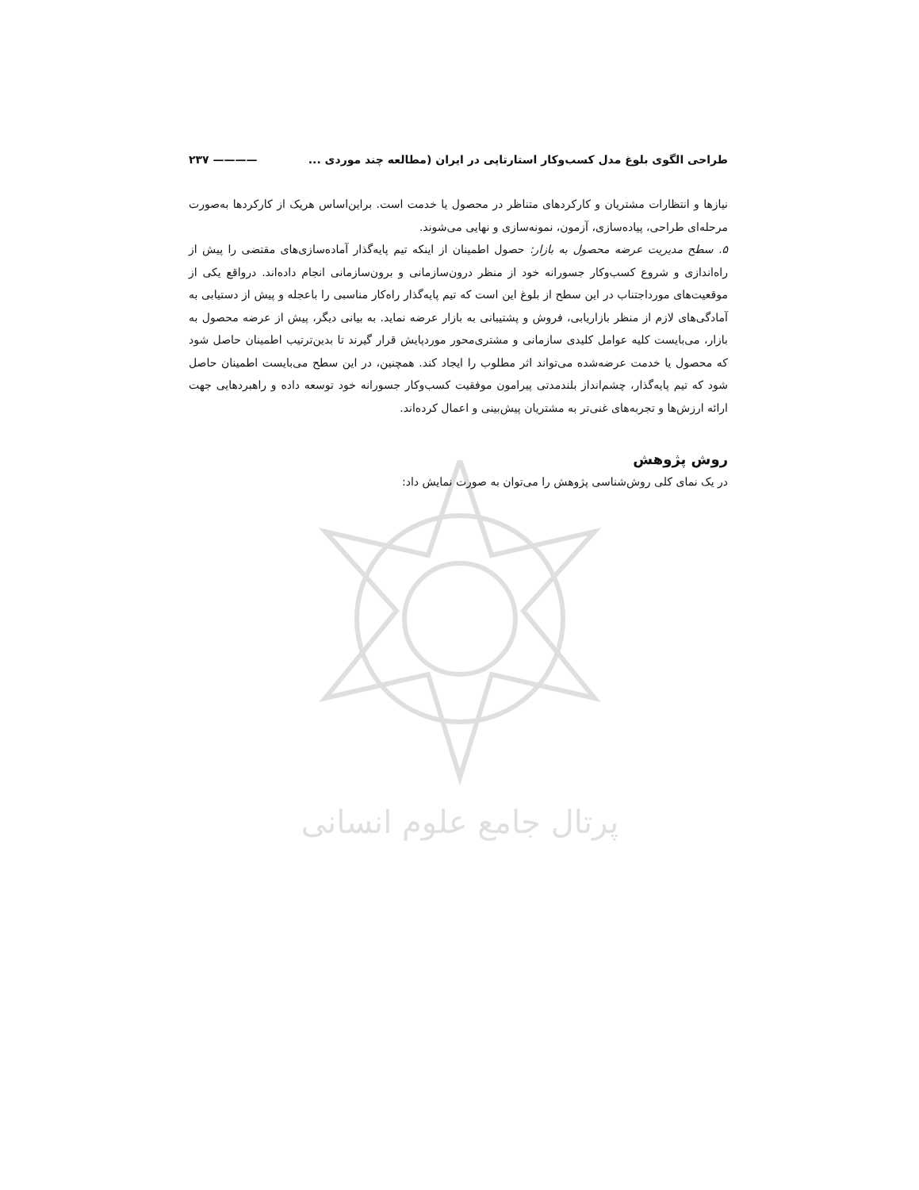پرتال جامع علوم انسانی
طراحی الگوی بلوغ مدل کسب‌وکار استارتاپی در ایران (مطالعه چند موردی ... ———— ۲۳۷
نیازها و انتظارات مشتریان و کارکردهای متناظر در محصول یا خدمت است. براین‌اساس هریک از کارکردها به‌صورت مرحله‌ای طراحی، پیاده‌سازی، آزمون، نمونه‌سازی و نهایی می‌شوند.
۵. سطح مدیریت عرضه محصول به بازار: حصول اطمینان از اینکه تیم پایه‌گذار آماده‌سازی‌های مقتضی را پیش از راه‌اندازی و شروع کسب‌وکار جسورانه خود از منظر درون‌سازمانی و برون‌سازمانی انجام داده‌اند. درواقع یکی از موقعیت‌های مورداجتناب در این سطح از بلوغ این است که تیم پایه‌گذار راه‌کار مناسبی را باعجله و پیش از دستیابی به آمادگی‌های لازم از منظر بازاریابی، فروش و پشتیبانی به بازار عرضه نماید. به بیانی دیگر، پیش از عرضه محصول به بازار، می‌بایست کلیه عوامل کلیدی سازمانی و مشتری‌محور موردپایش قرار گیرند تا بدین‌ترتیب اطمینان حاصل شود که محصول یا خدمت عرضه‌شده می‌تواند اثر مطلوب را ایجاد کند. همچنین، در این سطح می‌بایست اطمینان حاصل شود که تیم پایه‌گذار، چشم‌انداز بلندمدتی پیرامون موفقیت کسب‌وکار جسورانه خود توسعه داده و راهبردهایی جهت ارائه ارزش‌ها و تجربه‌های غنی‌تر به مشتریان پیش‌بینی و اعمال کرده‌اند.
روش پژوهش
در یک نمای کلی روش‌شناسی پژوهش را می‌توان به صورت نمایش داد: